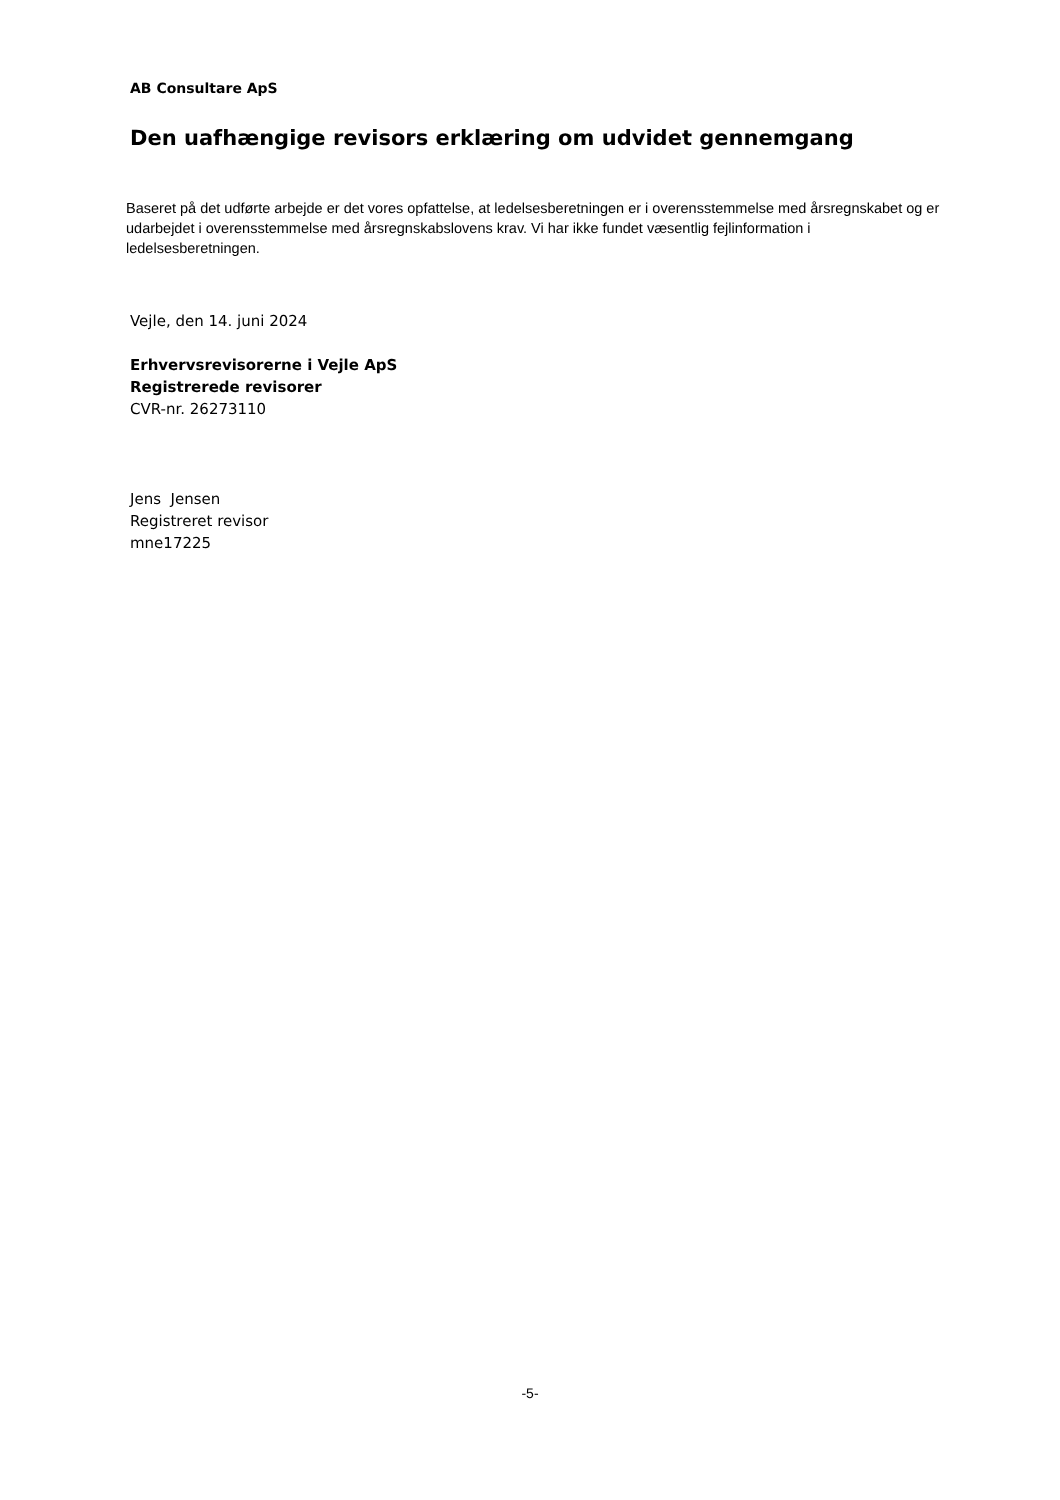AB Consultare ApS
Den uafhængige revisors erklæring om udvidet gennemgang
Baseret på det udførte arbejde er det vores opfattelse, at ledelsesberetningen er i overensstemmelse med årsregnskabet og er udarbejdet i overensstemmelse med årsregnskabslovens krav. Vi har ikke fundet væsentlig fejlinformation i ledelsesberetningen.
Vejle, den 14. juni 2024
Erhvervsrevisorerne i Vejle ApS
Registrerede revisorer
CVR-nr. 26273110
Jens Jensen
Registreret revisor
mne17225
-5-